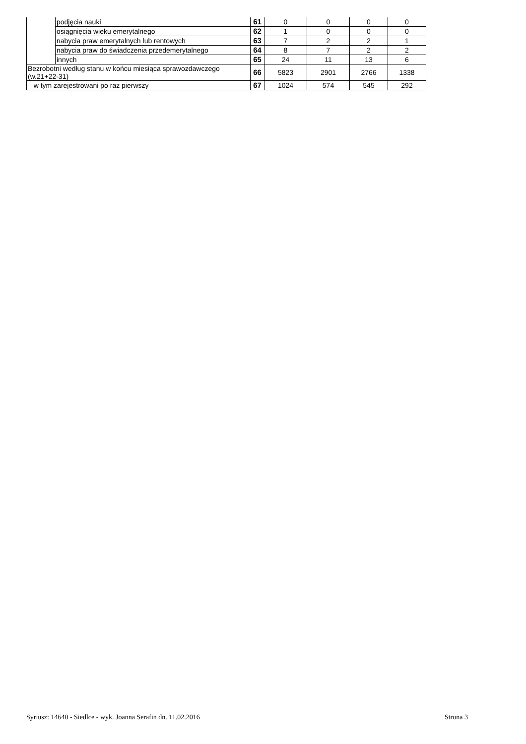| | podjęcia nauki | 61 | 0 | 0 | 0 | 0 |
| | osiągnięcia wieku emerytalnego | 62 | 1 | 0 | 0 | 0 |
| | nabycia praw emerytalnych lub rentowych | 63 | 7 | 2 | 2 | 1 |
| | nabycia praw do świadczenia przedemerytalnego | 64 | 8 | 7 | 2 | 2 |
| | innych | 65 | 24 | 11 | 13 | 6 |
| Bezrobotni według stanu w końcu miesiąca sprawozdawczego (w.21+22-31) | | 66 | 5823 | 2901 | 2766 | 1338 |
| w tym zarejestrowani po raz pierwszy | | 67 | 1024 | 574 | 545 | 292 |
Syriusz: 14640 - Siedlce - wyk. Joanna Serafin dn. 11.02.2016 Strona 3